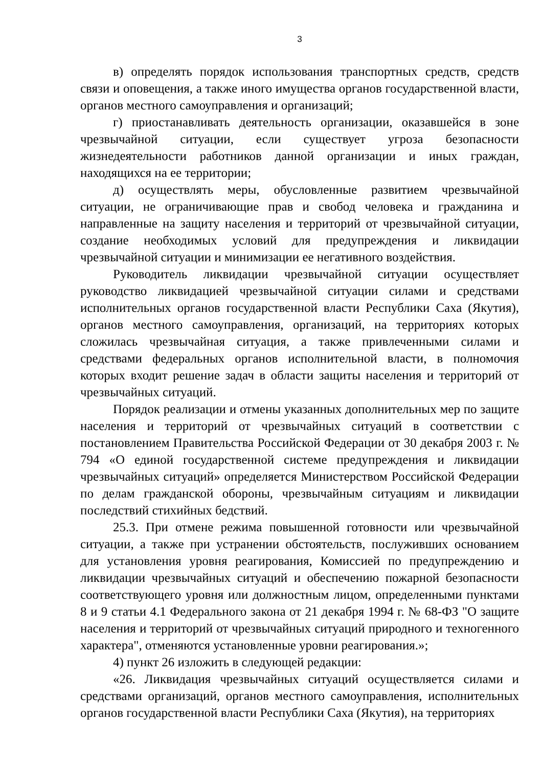3
в) определять порядок использования транспортных средств, средств связи и оповещения, а также иного имущества органов государственной власти, органов местного самоуправления и организаций;
г) приостанавливать деятельность организации, оказавшейся в зоне чрезвычайной ситуации, если существует угроза безопасности жизнедеятельности работников данной организации и иных граждан, находящихся на ее территории;
д) осуществлять меры, обусловленные развитием чрезвычайной ситуации, не ограничивающие прав и свобод человека и гражданина и направленные на защиту населения и территорий от чрезвычайной ситуации, создание необходимых условий для предупреждения и ликвидации чрезвычайной ситуации и минимизации ее негативного воздействия.
Руководитель ликвидации чрезвычайной ситуации осуществляет руководство ликвидацией чрезвычайной ситуации силами и средствами исполнительных органов государственной власти Республики Саха (Якутия), органов местного самоуправления, организаций, на территориях которых сложилась чрезвычайная ситуация, а также привлеченными силами и средствами федеральных органов исполнительной власти, в полномочия которых входит решение задач в области защиты населения и территорий от чрезвычайных ситуаций.
Порядок реализации и отмены указанных дополнительных мер по защите населения и территорий от чрезвычайных ситуаций в соответствии с постановлением Правительства Российской Федерации от 30 декабря 2003 г. № 794 «О единой государственной системе предупреждения и ликвидации чрезвычайных ситуаций» определяется Министерством Российской Федерации по делам гражданской обороны, чрезвычайным ситуациям и ликвидации последствий стихийных бедствий.
25.3. При отмене режима повышенной готовности или чрезвычайной ситуации, а также при устранении обстоятельств, послуживших основанием для установления уровня реагирования, Комиссией по предупреждению и ликвидации чрезвычайных ситуаций и обеспечению пожарной безопасности соответствующего уровня или должностным лицом, определенными пунктами 8 и 9 статьи 4.1 Федерального закона от 21 декабря 1994 г. № 68-ФЗ "О защите населения и территорий от чрезвычайных ситуаций природного и техногенного характера", отменяются установленные уровни реагирования.»;
4) пункт 26 изложить в следующей редакции:
«26. Ликвидация чрезвычайных ситуаций осуществляется силами и средствами организаций, органов местного самоуправления, исполнительных органов государственной власти Республики Саха (Якутия), на территориях